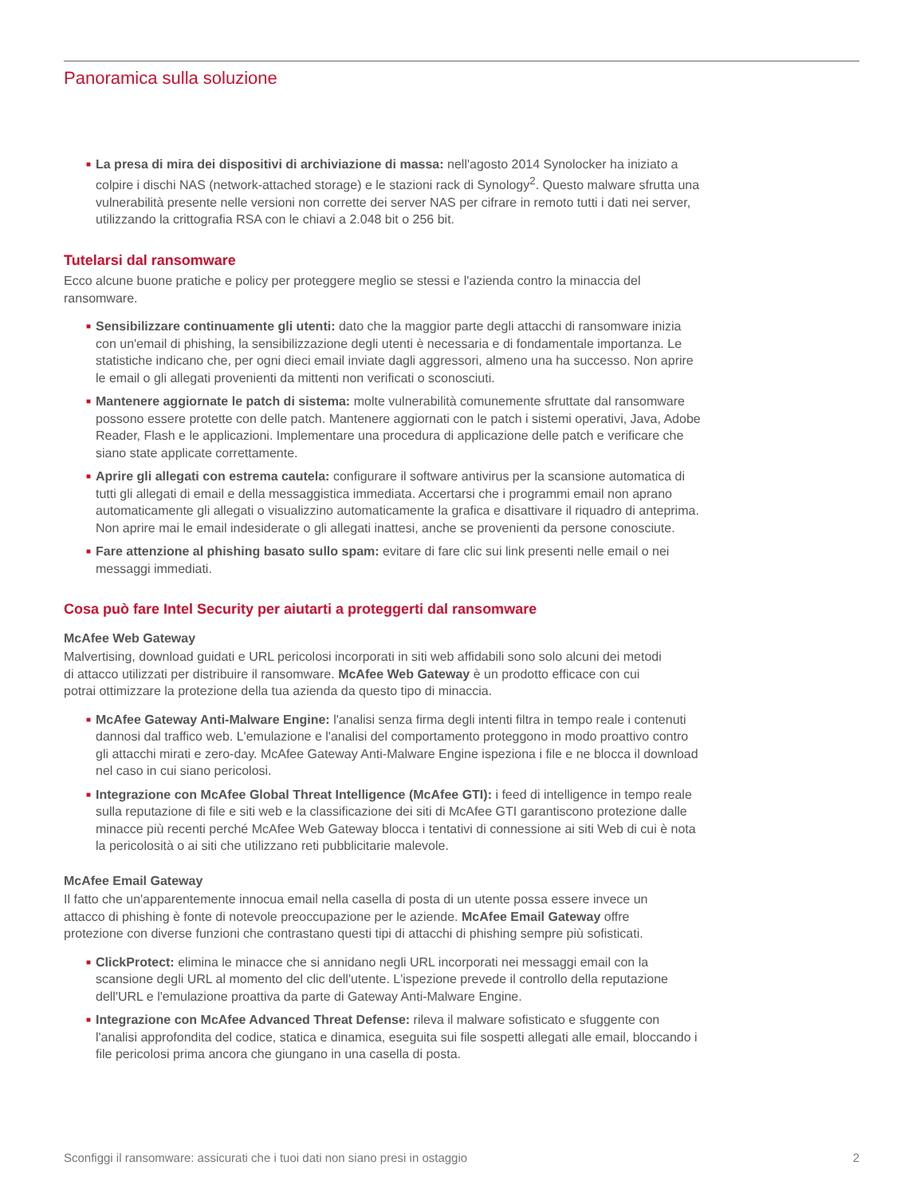Panoramica sulla soluzione
■ La presa di mira dei dispositivi di archiviazione di massa: nell'agosto 2014 Synolocker ha iniziato a colpire i dischi NAS (network-attached storage) e le stazioni rack di Synology<sup>2</sup>. Questo malware sfrutta una vulnerabilità presente nelle versioni non corrette dei server NAS per cifrare in remoto tutti i dati nei server, utilizzando la crittografia RSA con le chiavi a 2.048 bit o 256 bit.
Tutelarsi dal ransomware
Ecco alcune buone pratiche e policy per proteggere meglio se stessi e l'azienda contro la minaccia del ransomware.
■ Sensibilizzare continuamente gli utenti: dato che la maggior parte degli attacchi di ransomware inizia con un'email di phishing, la sensibilizzazione degli utenti è necessaria e di fondamentale importanza. Le statistiche indicano che, per ogni dieci email inviate dagli aggressori, almeno una ha successo. Non aprire le email o gli allegati provenienti da mittenti non verificati o sconosciuti.
■ Mantenere aggiornate le patch di sistema: molte vulnerabilità comunemente sfruttate dal ransomware possono essere protette con delle patch. Mantenere aggiornati con le patch i sistemi operativi, Java, Adobe Reader, Flash e le applicazioni. Implementare una procedura di applicazione delle patch e verificare che siano state applicate correttamente.
■ Aprire gli allegati con estrema cautela: configurare il software antivirus per la scansione automatica di tutti gli allegati di email e della messaggistica immediata. Accertarsi che i programmi email non aprano automaticamente gli allegati o visualizzino automaticamente la grafica e disattivare il riquadro di anteprima. Non aprire mai le email indesiderate o gli allegati inattesi, anche se provenienti da persone conosciute.
■ Fare attenzione al phishing basato sullo spam: evitare di fare clic sui link presenti nelle email o nei messaggi immediati.
Cosa può fare Intel Security per aiutarti a proteggerti dal ransomware
McAfee Web Gateway
Malvertising, download guidati e URL pericolosi incorporati in siti web affidabili sono solo alcuni dei metodi di attacco utilizzati per distribuire il ransomware. McAfee Web Gateway è un prodotto efficace con cui potrai ottimizzare la protezione della tua azienda da questo tipo di minaccia.
■ McAfee Gateway Anti-Malware Engine: l'analisi senza firma degli intenti filtra in tempo reale i contenuti dannosi dal traffico web. L'emulazione e l'analisi del comportamento proteggono in modo proattivo contro gli attacchi mirati e zero-day. McAfee Gateway Anti-Malware Engine ispeziona i file e ne blocca il download nel caso in cui siano pericolosi.
■ Integrazione con McAfee Global Threat Intelligence (McAfee GTI): i feed di intelligence in tempo reale sulla reputazione di file e siti web e la classificazione dei siti di McAfee GTI garantiscono protezione dalle minacce più recenti perché McAfee Web Gateway blocca i tentativi di connessione ai siti Web di cui è nota la pericolosità o ai siti che utilizzano reti pubblicitarie malevole.
McAfee Email Gateway
Il fatto che un'apparentemente innocua email nella casella di posta di un utente possa essere invece un attacco di phishing è fonte di notevole preoccupazione per le aziende. McAfee Email Gateway offre protezione con diverse funzioni che contrastano questi tipi di attacchi di phishing sempre più sofisticati.
■ ClickProtect: elimina le minacce che si annidano negli URL incorporati nei messaggi email con la scansione degli URL al momento del clic dell'utente. L'ispezione prevede il controllo della reputazione dell'URL e l'emulazione proattiva da parte di Gateway Anti-Malware Engine.
■ Integrazione con McAfee Advanced Threat Defense: rileva il malware sofisticato e sfuggente con l'analisi approfondita del codice, statica e dinamica, eseguita sui file sospetti allegati alle email, bloccando i file pericolosi prima ancora che giungano in una casella di posta.
Sconfiggi il ransomware: assicurati che i tuoi dati non siano presi in ostaggio 2